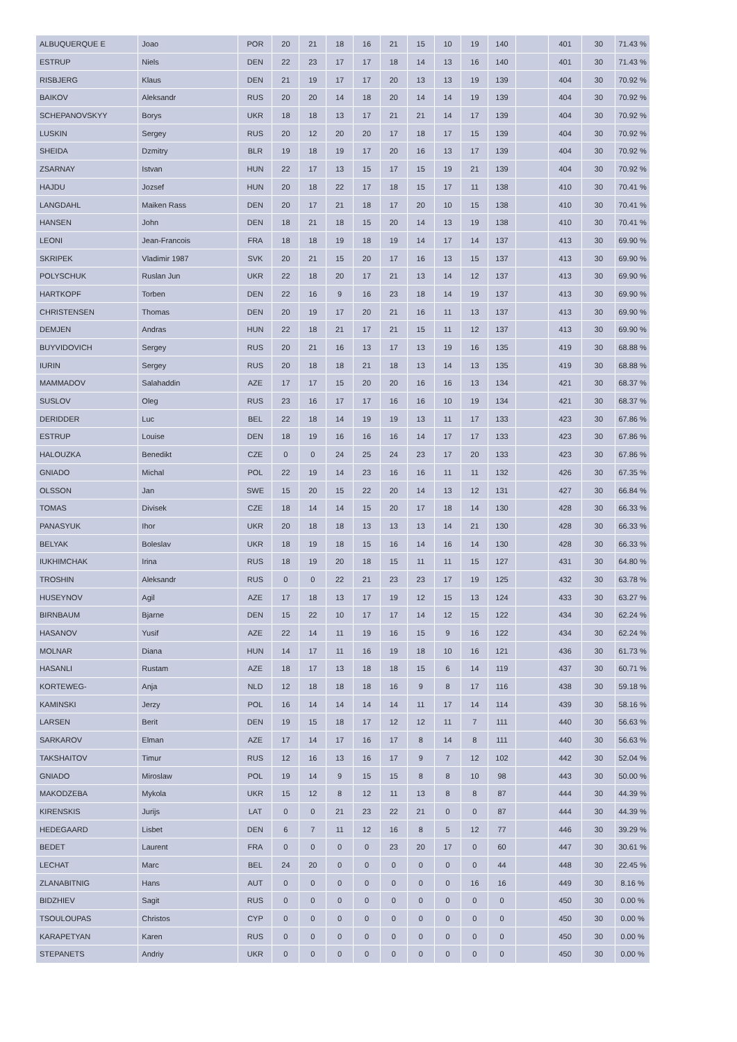| ALBUQUERQUE E | Joao | POR | 20 | 21 | 18 | 16 | 21 | 15 | 10 | 19 | 140 | | 401 | 30 | 71.43 % |
| ESTRUP | Niels | DEN | 22 | 23 | 17 | 17 | 18 | 14 | 13 | 16 | 140 | | 401 | 30 | 71.43 % |
| RISBJERG | Klaus | DEN | 21 | 19 | 17 | 17 | 20 | 13 | 13 | 19 | 139 | | 404 | 30 | 70.92 % |
| BAIKOV | Aleksandr | RUS | 20 | 20 | 14 | 18 | 20 | 14 | 14 | 19 | 139 | | 404 | 30 | 70.92 % |
| SCHEPANOVSKYY | Borys | UKR | 18 | 18 | 13 | 17 | 21 | 21 | 14 | 17 | 139 | | 404 | 30 | 70.92 % |
| LUSKIN | Sergey | RUS | 20 | 12 | 20 | 20 | 17 | 18 | 17 | 15 | 139 | | 404 | 30 | 70.92 % |
| SHEIDA | Dzmitry | BLR | 19 | 18 | 19 | 17 | 20 | 16 | 13 | 17 | 139 | | 404 | 30 | 70.92 % |
| ZSARNAY | Istvan | HUN | 22 | 17 | 13 | 15 | 17 | 15 | 19 | 21 | 139 | | 404 | 30 | 70.92 % |
| HAJDU | Jozsef | HUN | 20 | 18 | 22 | 17 | 18 | 15 | 17 | 11 | 138 | | 410 | 30 | 70.41 % |
| LANGDAHL | Maiken Rass | DEN | 20 | 17 | 21 | 18 | 17 | 20 | 10 | 15 | 138 | | 410 | 30 | 70.41 % |
| HANSEN | John | DEN | 18 | 21 | 18 | 15 | 20 | 14 | 13 | 19 | 138 | | 410 | 30 | 70.41 % |
| LEONI | Jean-Francois | FRA | 18 | 18 | 19 | 18 | 19 | 14 | 17 | 14 | 137 | | 413 | 30 | 69.90 % |
| SKRIPEK | Vladimir 1987 | SVK | 20 | 21 | 15 | 20 | 17 | 16 | 13 | 15 | 137 | | 413 | 30 | 69.90 % |
| POLYSCHUK | Ruslan Jun | UKR | 22 | 18 | 20 | 17 | 21 | 13 | 14 | 12 | 137 | | 413 | 30 | 69.90 % |
| HARTKOPF | Torben | DEN | 22 | 16 | 9 | 16 | 23 | 18 | 14 | 19 | 137 | | 413 | 30 | 69.90 % |
| CHRISTENSEN | Thomas | DEN | 20 | 19 | 17 | 20 | 21 | 16 | 11 | 13 | 137 | | 413 | 30 | 69.90 % |
| DEMJEN | Andras | HUN | 22 | 18 | 21 | 17 | 21 | 15 | 11 | 12 | 137 | | 413 | 30 | 69.90 % |
| BUYVIDOVICH | Sergey | RUS | 20 | 21 | 16 | 13 | 17 | 13 | 19 | 16 | 135 | | 419 | 30 | 68.88 % |
| IURIN | Sergey | RUS | 20 | 18 | 18 | 21 | 18 | 13 | 14 | 13 | 135 | | 419 | 30 | 68.88 % |
| MAMMADOV | Salahaddin | AZE | 17 | 17 | 15 | 20 | 20 | 16 | 16 | 13 | 134 | | 421 | 30 | 68.37 % |
| SUSLOV | Oleg | RUS | 23 | 16 | 17 | 17 | 16 | 16 | 10 | 19 | 134 | | 421 | 30 | 68.37 % |
| DERIDDER | Luc | BEL | 22 | 18 | 14 | 19 | 19 | 13 | 11 | 17 | 133 | | 423 | 30 | 67.86 % |
| ESTRUP | Louise | DEN | 18 | 19 | 16 | 16 | 16 | 14 | 17 | 17 | 133 | | 423 | 30 | 67.86 % |
| HALOUZKA | Benedikt | CZE | 0 | 0 | 24 | 25 | 24 | 23 | 17 | 20 | 133 | | 423 | 30 | 67.86 % |
| GNIADO | Michal | POL | 22 | 19 | 14 | 23 | 16 | 16 | 11 | 11 | 132 | | 426 | 30 | 67.35 % |
| OLSSON | Jan | SWE | 15 | 20 | 15 | 22 | 20 | 14 | 13 | 12 | 131 | | 427 | 30 | 66.84 % |
| TOMAS | Divisek | CZE | 18 | 14 | 14 | 15 | 20 | 17 | 18 | 14 | 130 | | 428 | 30 | 66.33 % |
| PANASYUK | Ihor | UKR | 20 | 18 | 18 | 13 | 13 | 13 | 14 | 21 | 130 | | 428 | 30 | 66.33 % |
| BELYAK | Boleslav | UKR | 18 | 19 | 18 | 15 | 16 | 14 | 16 | 14 | 130 | | 428 | 30 | 66.33 % |
| IUKHIMCHAK | Irina | RUS | 18 | 19 | 20 | 18 | 15 | 11 | 11 | 15 | 127 | | 431 | 30 | 64.80 % |
| TROSHIN | Aleksandr | RUS | 0 | 0 | 22 | 21 | 23 | 23 | 17 | 19 | 125 | | 432 | 30 | 63.78 % |
| HUSEYNOV | Agil | AZE | 17 | 18 | 13 | 17 | 19 | 12 | 15 | 13 | 124 | | 433 | 30 | 63.27 % |
| BIRNBAUM | Bjarne | DEN | 15 | 22 | 10 | 17 | 17 | 14 | 12 | 15 | 122 | | 434 | 30 | 62.24 % |
| HASANOV | Yusif | AZE | 22 | 14 | 11 | 19 | 16 | 15 | 9 | 16 | 122 | | 434 | 30 | 62.24 % |
| MOLNAR | Diana | HUN | 14 | 17 | 11 | 16 | 19 | 18 | 10 | 16 | 121 | | 436 | 30 | 61.73 % |
| HASANLI | Rustam | AZE | 18 | 17 | 13 | 18 | 18 | 15 | 6 | 14 | 119 | | 437 | 30 | 60.71 % |
| KORTEWEG- | Anja | NLD | 12 | 18 | 18 | 18 | 16 | 9 | 8 | 17 | 116 | | 438 | 30 | 59.18 % |
| KAMINSKI | Jerzy | POL | 16 | 14 | 14 | 14 | 14 | 11 | 17 | 14 | 114 | | 439 | 30 | 58.16 % |
| LARSEN | Berit | DEN | 19 | 15 | 18 | 17 | 12 | 12 | 11 | 7 | 111 | | 440 | 30 | 56.63 % |
| SARKAROV | Elman | AZE | 17 | 14 | 17 | 16 | 17 | 8 | 14 | 8 | 111 | | 440 | 30 | 56.63 % |
| TAKSHAITOV | Timur | RUS | 12 | 16 | 13 | 16 | 17 | 9 | 7 | 12 | 102 | | 442 | 30 | 52.04 % |
| GNIADO | Miroslaw | POL | 19 | 14 | 9 | 15 | 15 | 8 | 8 | 10 | 98 | | 443 | 30 | 50.00 % |
| MAKODZEBA | Mykola | UKR | 15 | 12 | 8 | 12 | 11 | 13 | 8 | 8 | 87 | | 444 | 30 | 44.39 % |
| KIRENSKIS | Jurijs | LAT | 0 | 0 | 21 | 23 | 22 | 21 | 0 | 0 | 87 | | 444 | 30 | 44.39 % |
| HEDEGAARD | Lisbet | DEN | 6 | 7 | 11 | 12 | 16 | 8 | 5 | 12 | 77 | | 446 | 30 | 39.29 % |
| BEDET | Laurent | FRA | 0 | 0 | 0 | 0 | 23 | 20 | 17 | 0 | 60 | | 447 | 30 | 30.61 % |
| LECHAT | Marc | BEL | 24 | 20 | 0 | 0 | 0 | 0 | 0 | 0 | 44 | | 448 | 30 | 22.45 % |
| ZLANABITNIG | Hans | AUT | 0 | 0 | 0 | 0 | 0 | 0 | 0 | 16 | 16 | | 449 | 30 | 8.16 % |
| BIDZHIEV | Sagit | RUS | 0 | 0 | 0 | 0 | 0 | 0 | 0 | 0 | 0 | | 450 | 30 | 0.00 % |
| TSOULOUPAS | Christos | CYP | 0 | 0 | 0 | 0 | 0 | 0 | 0 | 0 | 0 | | 450 | 30 | 0.00 % |
| KARAPETYAN | Karen | RUS | 0 | 0 | 0 | 0 | 0 | 0 | 0 | 0 | 0 | | 450 | 30 | 0.00 % |
| STEPANETS | Andriy | UKR | 0 | 0 | 0 | 0 | 0 | 0 | 0 | 0 | 0 | | 450 | 30 | 0.00 % |